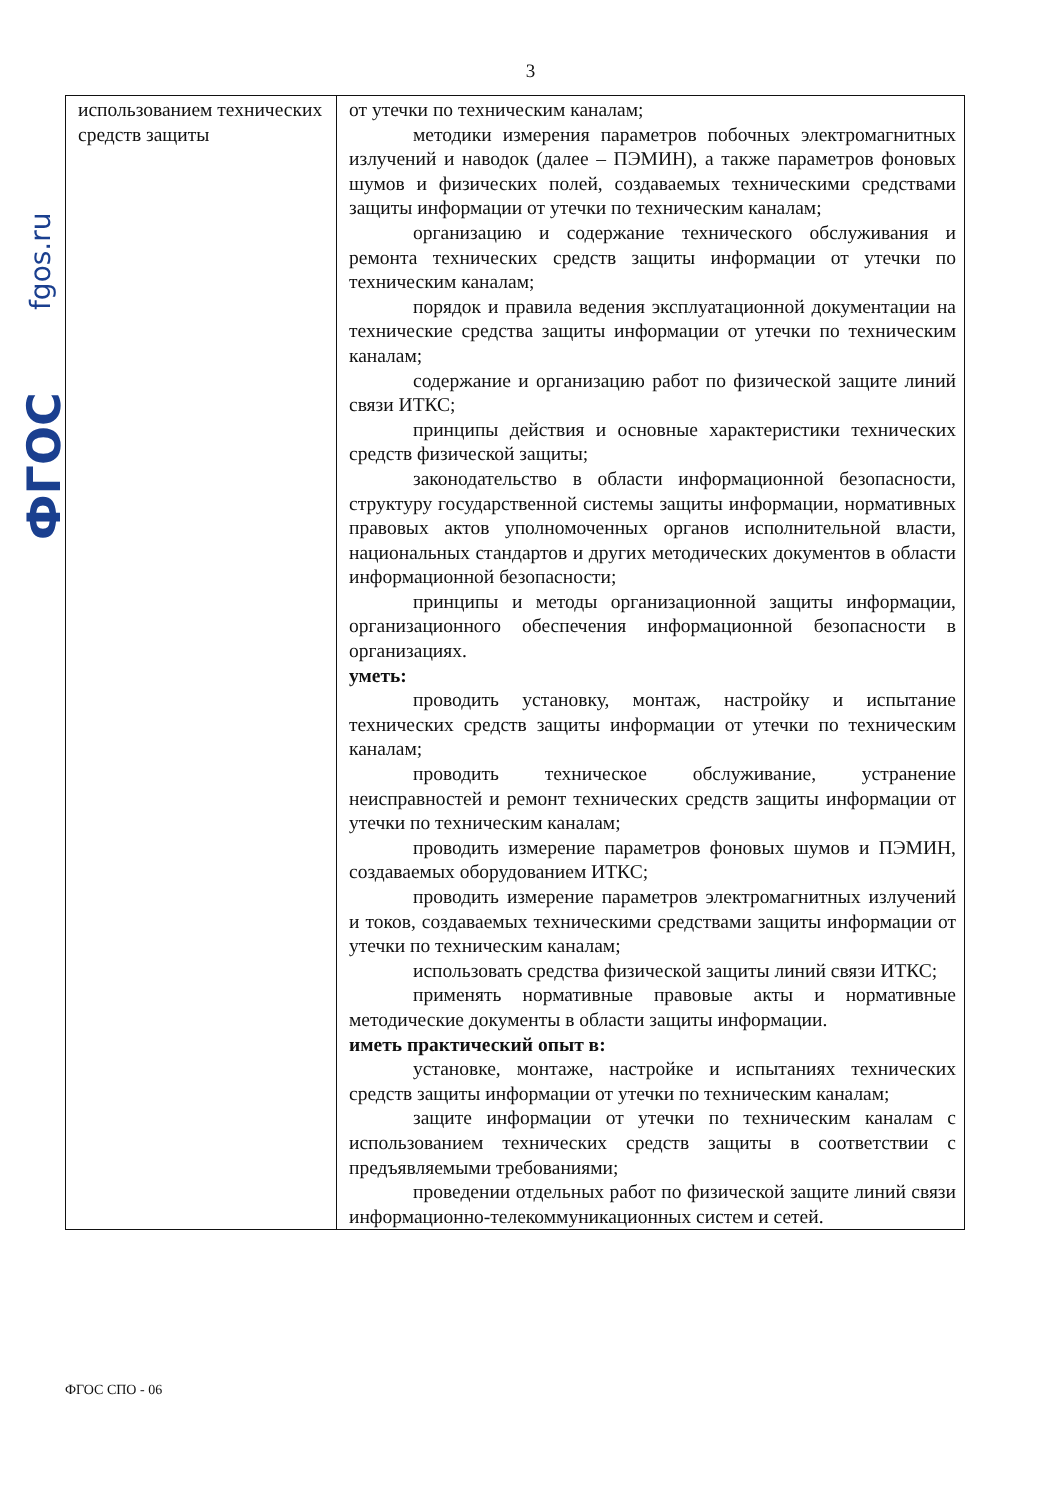3
fgos.ru
ФГОС
| использованием технических средств защиты | от утечки по техническим каналам; методики измерения параметров побочных электромагнитных излучений и наводок (далее – ПЭМИН), а также параметров фоновых шумов и физических полей, создаваемых техническими средствами защиты информации от утечки по техническим каналам; организацию и содержание технического обслуживания и ремонта технических средств защиты информации от утечки по техническим каналам; порядок и правила ведения эксплуатационной документации на технические средства защиты информации от утечки по техническим каналам; содержание и организацию работ по физической защите линий связи ИТКС; принципы действия и основные характеристики технических средств физической защиты; законодательство в области информационной безопасности, структуру государственной системы защиты информации, нормативных правовых актов уполномоченных органов исполнительной власти, национальных стандартов и других методических документов в области информационной безопасности; принципы и методы организационной защиты информации, организационного обеспечения информационной безопасности в организациях. уметь: проводить установку, монтаж, настройку и испытание технических средств защиты информации от утечки по техническим каналам; проводить техническое обслуживание, устранение неисправностей и ремонт технических средств защиты информации от утечки по техническим каналам; проводить измерение параметров фоновых шумов и ПЭМИН, создаваемых оборудованием ИТКС; проводить измерение параметров электромагнитных излучений и токов, создаваемых техническими средствами защиты информации от утечки по техническим каналам; использовать средства физической защиты линий связи ИТКС; применять нормативные правовые акты и нормативные методические документы в области защиты информации. иметь практический опыт в: установке, монтаже, настройке и испытаниях технических средств защиты информации от утечки по техническим каналам; защите информации от утечки по техническим каналам с использованием технических средств защиты в соответствии с предъявляемыми требованиями; проведении отдельных работ по физической защите линий связи информационно-телекоммуникационных систем и сетей. |
ФГОС СПО - 06